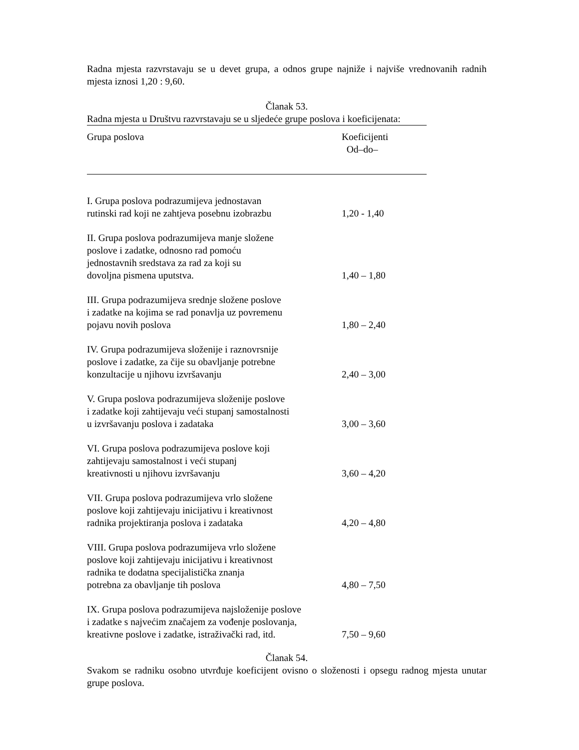Radna mjesta razvrstavaju se u devet grupa, a odnos grupe najniže i najviše vrednovanih radnih mjesta iznosi 1,20 : 9,60.
Članak 53.
Radna mjesta u Društvu razvrstavaju se u sljedeće grupe poslova i koeficijenata:
| Grupa poslova | Koeficijenti Od–do– |
| --- | --- |
| I. Grupa poslova podrazumijeva jednostavan rutinski rad koji ne zahtjeva posebnu izobrazbu | 1,20 - 1,40 |
| II. Grupa poslova podrazumijeva manje složene poslove i zadatke, odnosno rad pomoću jednostavnih sredstava za rad za koji su dovoljna pismena uputstva. | 1,40 – 1,80 |
| III. Grupa podrazumijeva srednje složene poslove i zadatke na kojima se rad ponavlja uz povremenu pojavu novih poslova | 1,80 – 2,40 |
| IV. Grupa podrazumijeva složenije i raznovrsnije poslove i zadatke, za čije su obavljanje potrebne konzultacije u njihovu izvršavanju | 2,40 – 3,00 |
| V. Grupa poslova podrazumijeva složenije poslove i zadatke koji zahtijevaju veći stupanj samostalnosti u izvršavanju poslova i zadataka | 3,00 – 3,60 |
| VI. Grupa poslova podrazumijeva poslove koji zahtijevaju samostalnost i veći stupanj kreativnosti u njihovu izvršavanju | 3,60 – 4,20 |
| VII. Grupa poslova podrazumijeva vrlo složene poslove koji zahtijevaju inicijativu i kreativnost radnika projektiranja poslova i zadataka | 4,20 – 4,80 |
| VIII. Grupa poslova podrazumijeva vrlo složene poslove koji zahtijevaju inicijativu i kreativnost radnika te dodatna specijalistička znanja potrebna za obavljanje tih poslova | 4,80 – 7,50 |
| IX. Grupa poslova podrazumijeva najsloženije poslove i zadatke s najvećim značajem za vođenje poslovanja, kreativne poslove i zadatke, istraživački rad, itd. | 7,50 – 9,60 |
Članak 54.
Svakom se radniku osobno utvrđuje koeficijent ovisno o složenosti i opsegu radnog mjesta unutar grupe poslova.